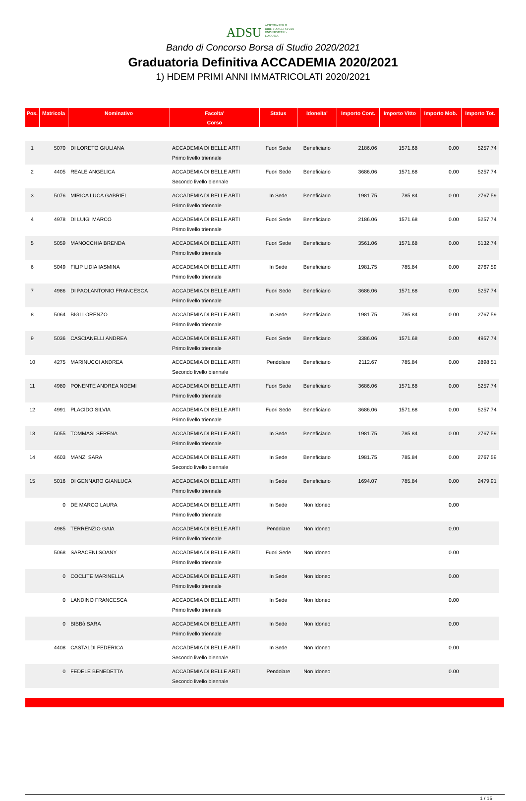ADSU AZIENDA PER IL DIRITTO AGLI STUDI UNIVERSITARI - L'AQUILA
Bando di Concorso Borsa di Studio 2020/2021
Graduatoria Definitiva ACCADEMIA 2020/2021
1) HDEM PRIMI ANNI IMMATRICOLATI 2020/2021
| Pos. | Matricola | Nominativo | Facolta' | Status | Idoneita' | Importo Cont. | Importo Vitto | Importo Mob. | Importo Tot. |
| --- | --- | --- | --- | --- | --- | --- | --- | --- | --- |
| | | | Corso | | | | | | |
| 1 | 5070 | DI LORETO GIULIANA | ACCADEMIA DI BELLE ARTI Primo livello triennale | Fuori Sede | Beneficiario | 2186.06 | 1571.68 | 0.00 | 5257.74 |
| 2 | 4405 | REALE ANGELICA | ACCADEMIA DI BELLE ARTI Secondo livello biennale | Fuori Sede | Beneficiario | 3686.06 | 1571.68 | 0.00 | 5257.74 |
| 3 | 5076 | MIRICA LUCA GABRIEL | ACCADEMIA DI BELLE ARTI Primo livello triennale | In Sede | Beneficiario | 1981.75 | 785.84 | 0.00 | 2767.59 |
| 4 | 4978 | DI LUIGI MARCO | ACCADEMIA DI BELLE ARTI Primo livello triennale | Fuori Sede | Beneficiario | 2186.06 | 1571.68 | 0.00 | 5257.74 |
| 5 | 5059 | MANOCCHIA BRENDA | ACCADEMIA DI BELLE ARTI Primo livello triennale | Fuori Sede | Beneficiario | 3561.06 | 1571.68 | 0.00 | 5132.74 |
| 6 | 5049 | FILIP LIDIA IASMINA | ACCADEMIA DI BELLE ARTI Primo livello triennale | In Sede | Beneficiario | 1981.75 | 785.84 | 0.00 | 2767.59 |
| 7 | 4986 | DI PAOLANTONIO FRANCESCA | ACCADEMIA DI BELLE ARTI Primo livello triennale | Fuori Sede | Beneficiario | 3686.06 | 1571.68 | 0.00 | 5257.74 |
| 8 | 5064 | BIGI LORENZO | ACCADEMIA DI BELLE ARTI Primo livello triennale | In Sede | Beneficiario | 1981.75 | 785.84 | 0.00 | 2767.59 |
| 9 | 5036 | CASCIANELLI ANDREA | ACCADEMIA DI BELLE ARTI Primo livello triennale | Fuori Sede | Beneficiario | 3386.06 | 1571.68 | 0.00 | 4957.74 |
| 10 | 4275 | MARINUCCI ANDREA | ACCADEMIA DI BELLE ARTI Secondo livello biennale | Pendolare | Beneficiario | 2112.67 | 785.84 | 0.00 | 2898.51 |
| 11 | 4980 | PONENTE ANDREA NOEMI | ACCADEMIA DI BELLE ARTI Primo livello triennale | Fuori Sede | Beneficiario | 3686.06 | 1571.68 | 0.00 | 5257.74 |
| 12 | 4991 | PLACIDO SILVIA | ACCADEMIA DI BELLE ARTI Primo livello triennale | Fuori Sede | Beneficiario | 3686.06 | 1571.68 | 0.00 | 5257.74 |
| 13 | 5055 | TOMMASI SERENA | ACCADEMIA DI BELLE ARTI Primo livello triennale | In Sede | Beneficiario | 1981.75 | 785.84 | 0.00 | 2767.59 |
| 14 | 4603 | MANZI SARA | ACCADEMIA DI BELLE ARTI Secondo livello biennale | In Sede | Beneficiario | 1981.75 | 785.84 | 0.00 | 2767.59 |
| 15 | 5016 | DI GENNARO GIANLUCA | ACCADEMIA DI BELLE ARTI Primo livello triennale | In Sede | Beneficiario | 1694.07 | 785.84 | 0.00 | 2479.91 |
| | 0 | DE MARCO LAURA | ACCADEMIA DI BELLE ARTI Primo livello triennale | In Sede | Non Idoneo | | | 0.00 | |
| | 4985 | TERRENZIO GAIA | ACCADEMIA DI BELLE ARTI Primo livello triennale | Pendolare | Non Idoneo | | | 0.00 | |
| | 5068 | SARACENI SOANY | ACCADEMIA DI BELLE ARTI Primo livello triennale | Fuori Sede | Non Idoneo | | | 0.00 | |
| | 0 | COCLITE MARINELLA | ACCADEMIA DI BELLE ARTI Primo livello triennale | In Sede | Non Idoneo | | | 0.00 | |
| | 0 | LANDINO FRANCESCA | ACCADEMIA DI BELLE ARTI Primo livello triennale | In Sede | Non Idoneo | | | 0.00 | |
| | 0 | BIBBò SARA | ACCADEMIA DI BELLE ARTI Primo livello triennale | In Sede | Non Idoneo | | | 0.00 | |
| | 4408 | CASTALDI FEDERICA | ACCADEMIA DI BELLE ARTI Secondo livello biennale | In Sede | Non Idoneo | | | 0.00 | |
| | 0 | FEDELE BENEDETTA | ACCADEMIA DI BELLE ARTI Secondo livello biennale | Pendolare | Non Idoneo | | | 0.00 | |
1 / 15